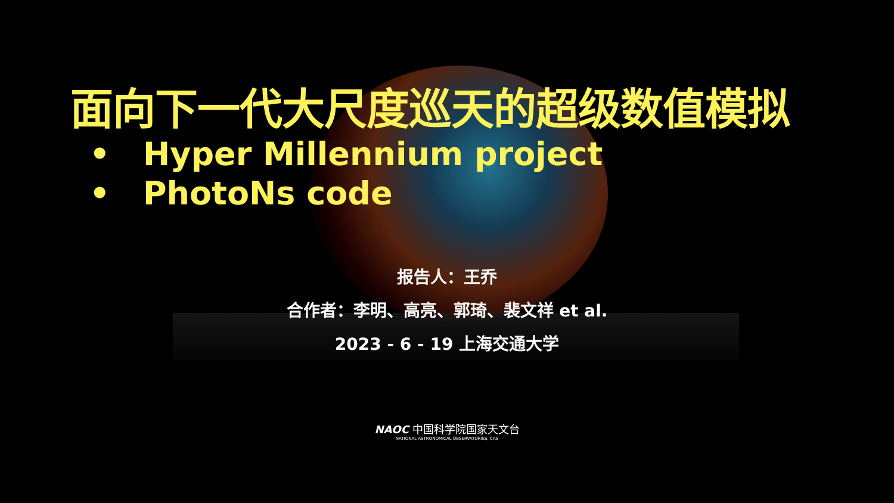面向下一代大尺度巡天的超级数值模拟
• Hyper Millennium project
• PhotoNs code
报告人：王乔
合作者：李明、高亮、郭琦、裴文祥 et al.
2023 - 6 - 19 上海交通大学
NAOC 中国科学院国家天文台
NATIONAL ASTRONOMICAL OBSERVATORIES, CAS